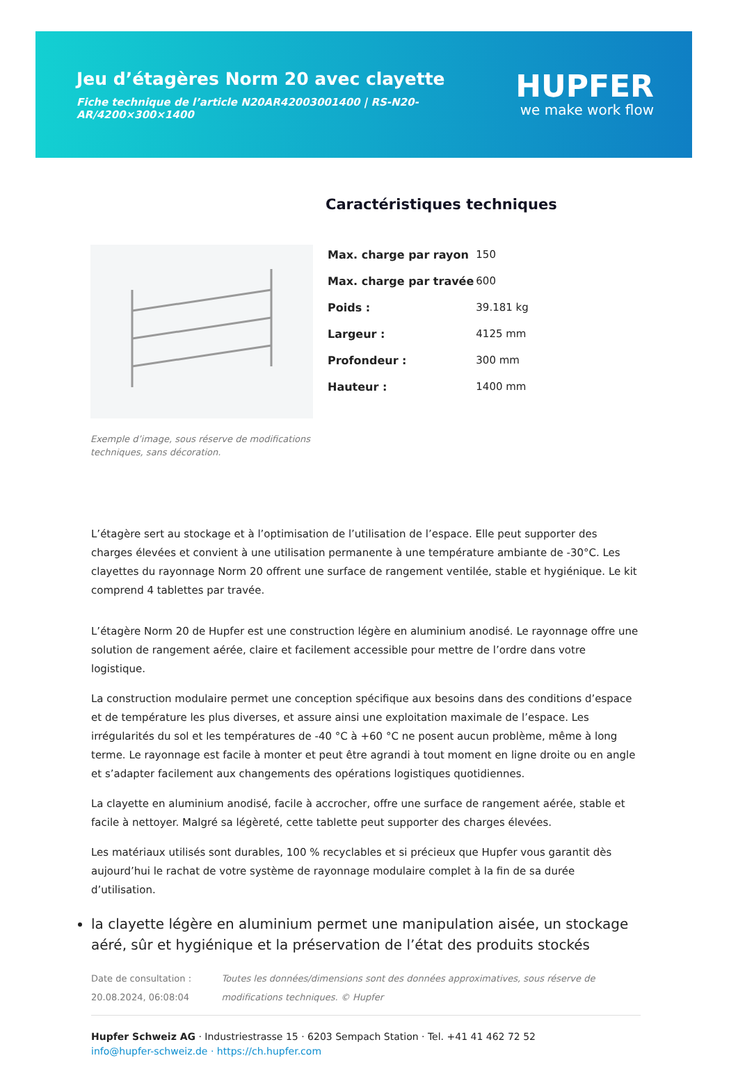Jeu d’étagères Norm 20 avec clayette
Fiche technique de l’article N20AR42003001400 | RS-N20-AR/4200×300×1400
HUPFER
we make work flow
Exemple d’image, sous réserve de modifications techniques, sans décoration.
Caractéristiques techniques
| Max. charge par rayon | 150 |
| Max. charge par travée | 600 |
| Poids : | 39.181 kg |
| Largeur : | 4125 mm |
| Profondeur : | 300 mm |
| Hauteur : | 1400 mm |
L’étagère sert au stockage et à l’optimisation de l’utilisation de l’espace. Elle peut supporter des charges élevées et convient à une utilisation permanente à une température ambiante de -30°C. Les clayettes du rayonnage Norm 20 offrent une surface de rangement ventilée, stable et hygiénique. Le kit comprend 4 tablettes par travée.
L’étagère Norm 20 de Hupfer est une construction légère en aluminium anodisé. Le rayonnage offre une solution de rangement aérée, claire et facilement accessible pour mettre de l’ordre dans votre logistique.
La construction modulaire permet une conception spécifique aux besoins dans des conditions d’espace et de température les plus diverses, et assure ainsi une exploitation maximale de l’espace. Les irrégularités du sol et les températures de -40 °C à +60 °C ne posent aucun problème, même à long terme. Le rayonnage est facile à monter et peut être agrandi à tout moment en ligne droite ou en angle et s’adapter facilement aux changements des opérations logistiques quotidiennes.
La clayette en aluminium anodisé, facile à accrocher, offre une surface de rangement aérée, stable et facile à nettoyer. Malgré sa légèreté, cette tablette peut supporter des charges élevées.
Les matériaux utilisés sont durables, 100 % recyclables et si précieux que Hupfer vous garantit dès aujourd’hui le rachat de votre système de rayonnage modulaire complet à la fin de sa durée d’utilisation.
la clayette légère en aluminium permet une manipulation aisée, un stockage aéré, sûr et hygiénique et la préservation de l’état des produits stockés
Date de consultation : 20.08.2024, 06:08:04
Toutes les données/dimensions sont des données approximatives, sous réserve de modifications techniques. © Hupfer
Hupfer Schweiz AG · Industriestrasse 15 · 6203 Sempach Station · Tel. +41 41 462 72 52
info@hupfer-schweiz.de · https://ch.hupfer.com